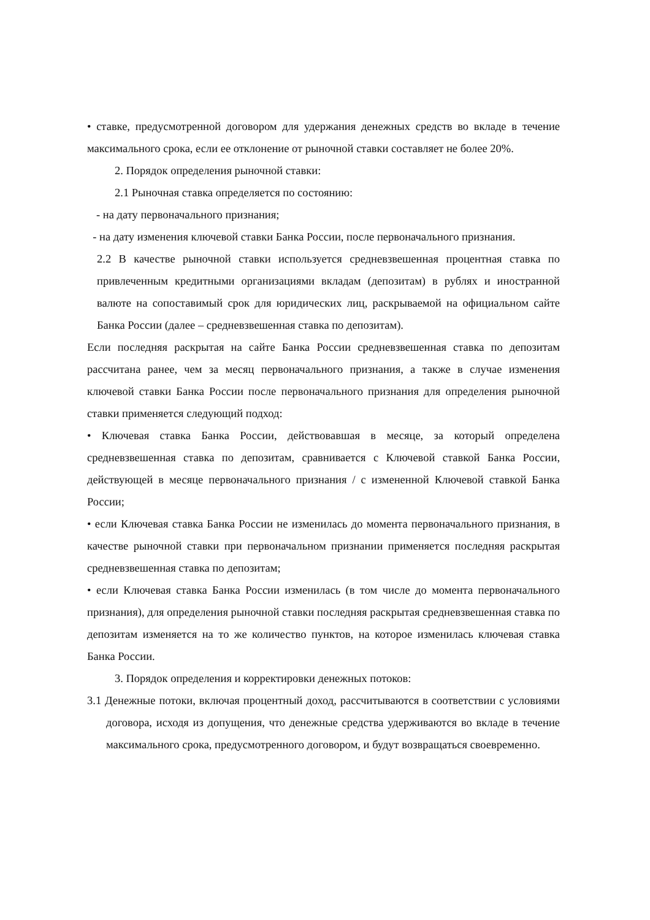• ставке, предусмотренной договором для удержания денежных средств во вкладе в течение максимального срока, если ее отклонение от рыночной ставки составляет не более 20%.
2. Порядок определения рыночной ставки:
2.1 Рыночная ставка определяется по состоянию:
- на дату первоначального признания;
- на дату изменения ключевой ставки Банка России, после первоначального признания.
2.2 В качестве рыночной ставки используется средневзвешенная процентная ставка по привлеченным кредитными организациями вкладам (депозитам) в рублях и иностранной валюте на сопоставимый срок для юридических лиц, раскрываемой на официальном сайте Банка России (далее – средневзвешенная ставка по депозитам).
Если последняя раскрытая на сайте Банка России средневзвешенная ставка по депозитам рассчитана ранее, чем за месяц первоначального признания, а также в случае изменения ключевой ставки Банка России после первоначального признания для определения рыночной ставки применяется следующий подход:
• Ключевая ставка Банка России, действовавшая в месяце, за который определена средневзвешенная ставка по депозитам, сравнивается с Ключевой ставкой Банка России, действующей в месяце первоначального признания / с измененной Ключевой ставкой Банка России;
• если Ключевая ставка Банка России не изменилась до момента первоначального признания, в качестве рыночной ставки при первоначальном признании применяется последняя раскрытая средневзвешенная ставка по депозитам;
• если Ключевая ставка Банка России изменилась (в том числе до момента первоначального признания), для определения рыночной ставки последняя раскрытая средневзвешенная ставка по депозитам изменяется на то же количество пунктов, на которое изменилась ключевая ставка Банка России.
3. Порядок определения и корректировки денежных потоков:
3.1 Денежные потоки, включая процентный доход, рассчитываются в соответствии с условиями договора, исходя из допущения, что денежные средства удерживаются во вкладе в течение максимального срока, предусмотренного договором, и будут возвращаться своевременно.